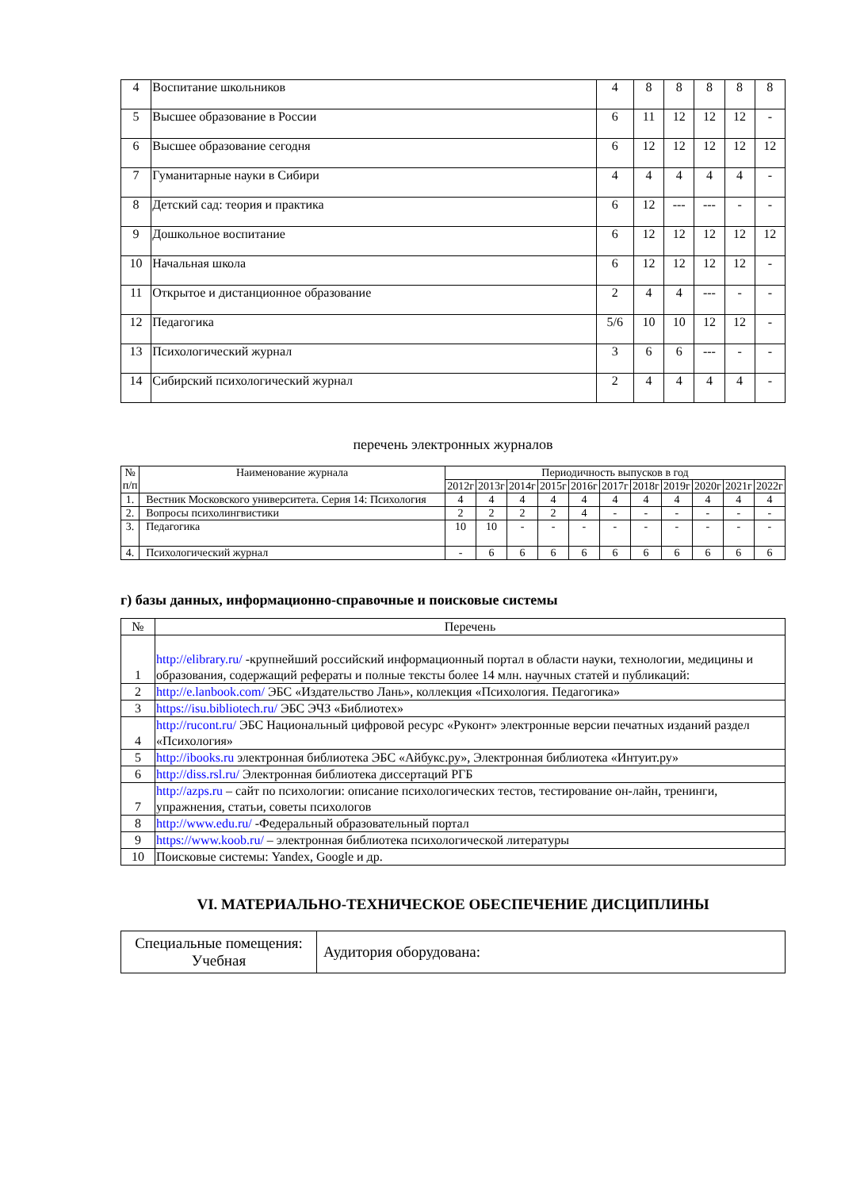| 4 | Воспитание школьников | 4 | 8 | 8 | 8 | 8 | 8 |
| 5 | Высшее образование в России | 6 | 11 | 12 | 12 | 12 | - |
| 6 | Высшее образование сегодня | 6 | 12 | 12 | 12 | 12 | 12 |
| 7 | Гуманитарные науки в Сибири | 4 | 4 | 4 | 4 | 4 | - |
| 8 | Детский сад: теория и практика | 6 | 12 | --- | --- | - | - |
| 9 | Дошкольное воспитание | 6 | 12 | 12 | 12 | 12 | 12 |
| 10 | Начальная школа | 6 | 12 | 12 | 12 | 12 | - |
| 11 | Открытое и дистанционное образование | 2 | 4 | 4 | --- | - | - |
| 12 | Педагогика | 5/6 | 10 | 10 | 12 | 12 | - |
| 13 | Психологический журнал | 3 | 6 | 6 | --- | - | - |
| 14 | Сибирский психологический журнал | 2 | 4 | 4 | 4 | 4 | - |
перечень электронных журналов
| № п/п | Наименование журнала | Периодичность выпусков в год | | | | | | | | | | |
| --- | --- | --- | --- | --- | --- | --- | --- | --- | --- | --- | --- | --- |
| | | 2012г | 2013г | 2014г | 2015г | 2016г | 2017г | 2018г | 2019г | 2020г | 2021г | 2022г |
| 1. | Вестник Московского университета. Серия 14: Психология | 4 | 4 | 4 | 4 | 4 | 4 | 4 | 4 | 4 | 4 | 4 |
| 2. | Вопросы психолингвистики | 2 | 2 | 2 | 2 | 4 | - | - | - | - | - | - |
| 3. | Педагогика | 10 | 10 | - | - | - | - | - | - | - | - | - |
| 4. | Психологический журнал | - | 6 | 6 | 6 | 6 | 6 | 6 | 6 | 6 | 6 | 6 |
г) базы данных, информационно-справочные и поисковые системы
| № | Перечень |
| 1 | http://elibrary.ru/ -крупнейший российский информационный портал в области науки, технологии, медицины и образования, содержащий рефераты и полные тексты более 14 млн. научных статей и публикаций: |
| 2 | http://e.lanbook.com/ ЭБС «Издательство Лань», коллекция «Психология. Педагогика» |
| 3 | https://isu.bibliotech.ru/ ЭБС ЭЧЗ «Библиотех» |
| 4 | http://rucont.ru/ ЭБС Национальный цифровой ресурс «Руконт» электронные версии печатных изданий раздел «Психология» |
| 5 | http://ibooks.ru электронная библиотека ЭБС «Айбукс.ру», Электронная библиотека «Интуит.ру» |
| 6 | http://diss.rsl.ru/ Электронная библиотека диссертаций РГБ |
| 7 | http://azps.ru – сайт по психологии: описание психологических тестов, тестирование он-лайн, тренинги, упражнения, статьи, советы психологов |
| 8 | http://www.edu.ru/ -Федеральный образовательный портал |
| 9 | https://www.koob.ru/ – электронная библиотека психологической литературы |
| 10 | Поисковые системы: Yandex, Google и др. |
VI. МАТЕРИАЛЬНО-ТЕХНИЧЕСКОЕ ОБЕСПЕЧЕНИЕ ДИСЦИПЛИНЫ
| Специальные помещения: Учебная | Аудитория оборудована: |